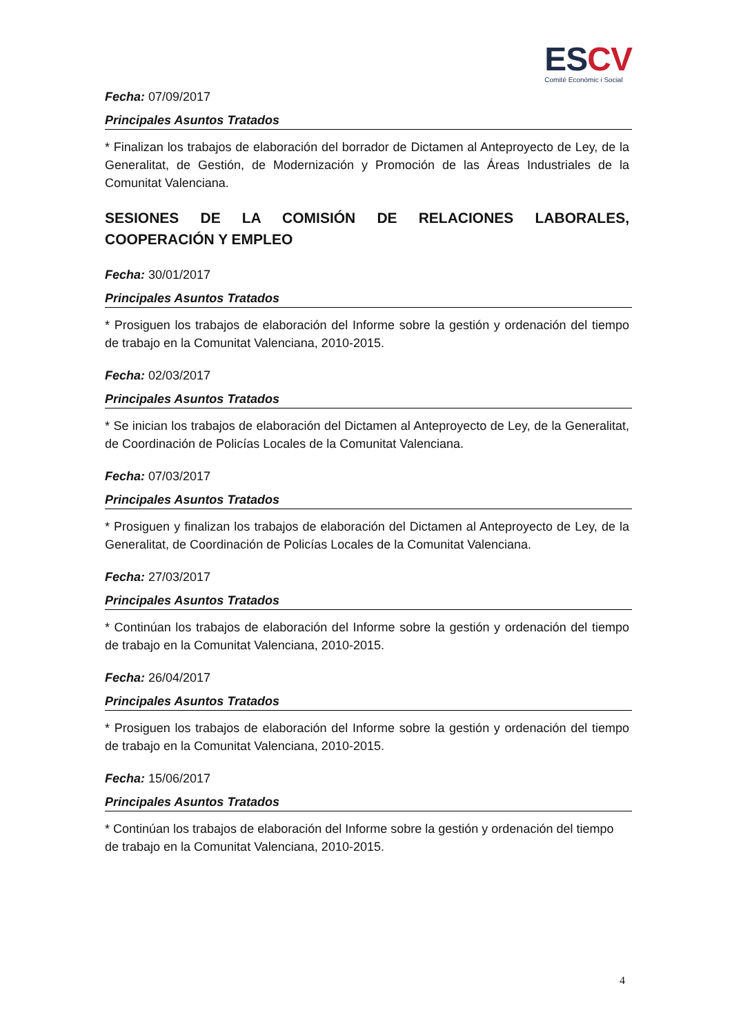ESCV
Comité Econòmic i Social
Fecha: 07/09/2017
Principales Asuntos Tratados
* Finalizan los trabajos de elaboración del borrador de Dictamen al Anteproyecto de Ley, de la Generalitat, de Gestión, de Modernización y Promoción de las Áreas Industriales de la Comunitat Valenciana.
SESIONES DE LA COMISIÓN DE RELACIONES LABORALES, COOPERACIÓN Y EMPLEO
Fecha: 30/01/2017
Principales Asuntos Tratados
* Prosiguen los trabajos de elaboración del Informe sobre la gestión y ordenación del tiempo de trabajo en la Comunitat Valenciana, 2010-2015.
Fecha: 02/03/2017
Principales Asuntos Tratados
* Se inician los trabajos de elaboración del Dictamen al Anteproyecto de Ley, de la Generalitat, de Coordinación de Policías Locales de la Comunitat Valenciana.
Fecha: 07/03/2017
Principales Asuntos Tratados
* Prosiguen y finalizan los trabajos de elaboración del Dictamen al Anteproyecto de Ley, de la Generalitat, de Coordinación de Policías Locales de la Comunitat Valenciana.
Fecha: 27/03/2017
Principales Asuntos Tratados
* Continúan los trabajos de elaboración del Informe sobre la gestión y ordenación del tiempo de trabajo en la Comunitat Valenciana, 2010-2015.
Fecha: 26/04/2017
Principales Asuntos Tratados
* Prosiguen los trabajos de elaboración del Informe sobre la gestión y ordenación del tiempo de trabajo en la Comunitat Valenciana, 2010-2015.
Fecha: 15/06/2017
Principales Asuntos Tratados
* Continúan los trabajos de elaboración del Informe sobre la gestión y ordenación del tiempo de trabajo en la Comunitat Valenciana, 2010-2015.
4